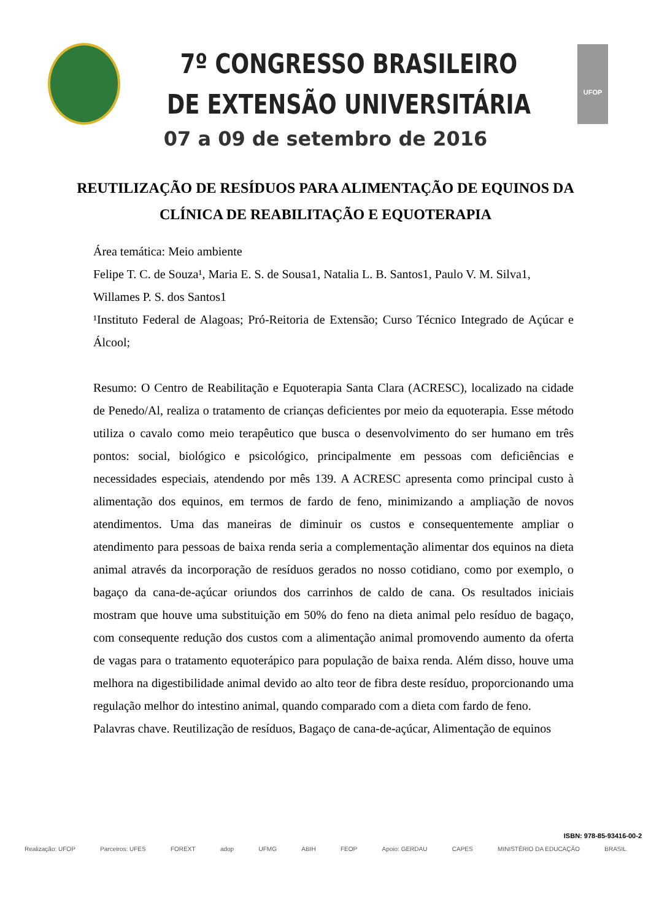7º CONGRESSO BRASILEIRO
DE EXTENSÃO UNIVERSITÁRIA
UFOP
07 a 09 de setembro de 2016
REUTILIZAÇÃO DE RESÍDUOS PARA ALIMENTAÇÃO DE EQUINOS DA CLÍNICA DE REABILITAÇÃO E EQUOTERAPIA
Área temática: Meio ambiente
Felipe T. C. de Souza¹, Maria E. S. de Sousa1, Natalia L. B. Santos1, Paulo V. M. Silva1, Willames P. S. dos Santos1
¹Instituto Federal de Alagoas; Pró-Reitoria de Extensão; Curso Técnico Integrado de Açúcar e Álcool;
Resumo: O Centro de Reabilitação e Equoterapia Santa Clara (ACRESC), localizado na cidade de Penedo/Al, realiza o tratamento de crianças deficientes por meio da equoterapia. Esse método utiliza o cavalo como meio terapêutico que busca o desenvolvimento do ser humano em três pontos: social, biológico e psicológico, principalmente em pessoas com deficiências e necessidades especiais, atendendo por mês 139. A ACRESC apresenta como principal custo à alimentação dos equinos, em termos de fardo de feno, minimizando a ampliação de novos atendimentos. Uma das maneiras de diminuir os custos e consequentemente ampliar o atendimento para pessoas de baixa renda seria a complementação alimentar dos equinos na dieta animal através da incorporação de resíduos gerados no nosso cotidiano, como por exemplo, o bagaço da cana-de-açúcar oriundos dos carrinhos de caldo de cana. Os resultados iniciais mostram que houve uma substituição em 50% do feno na dieta animal pelo resíduo de bagaço, com consequente redução dos custos com a alimentação animal promovendo aumento da oferta de vagas para o tratamento equoterápico para população de baixa renda. Além disso, houve uma melhora na digestibilidade animal devido ao alto teor de fibra deste resíduo, proporcionando uma regulação melhor do intestino animal, quando comparado com a dieta com fardo de feno.
Palavras chave. Reutilização de resíduos, Bagaço de cana-de-açúcar, Alimentação de equinos
ISBN: 978-85-93416-00-2
Realização: UFOP Parceiros: UFES FOREXT adop UFMG ABIH FEOP Apoio: GERDAU CAPES MINISTÉRIO DA EDUCAÇÃO BRASIL